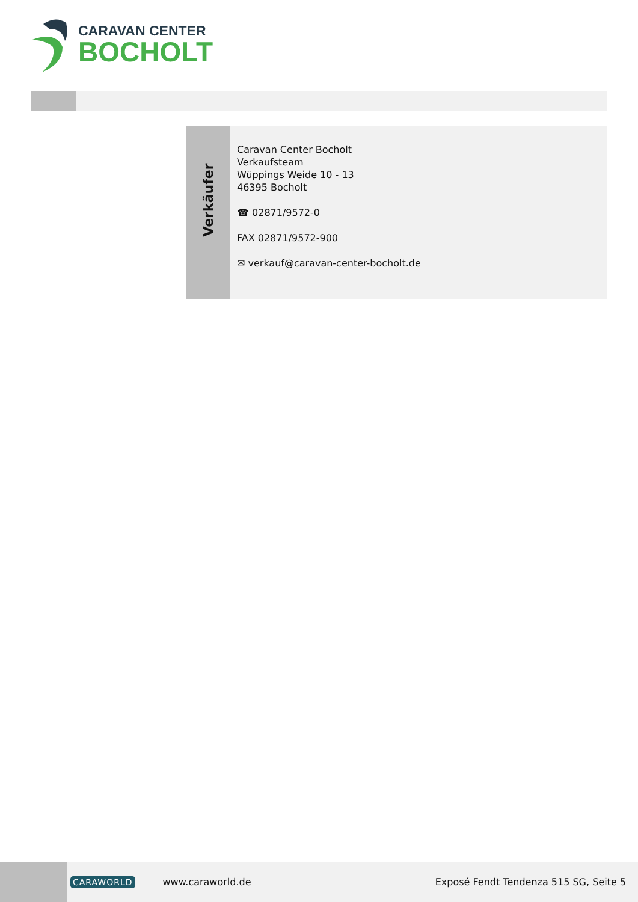CARAVAN CENTER
BOCHOLT
Verkäufer
Caravan Center Bocholt
Verkaufsteam
Wüppings Weide 10 - 13
46395 Bocholt
☎ 02871/9572-0
FAX 02871/9572-900
✉ verkauf@caravan-center-bocholt.de
CARAWORLD www.caraworld.de Exposé Fendt Tendenza 515 SG, Seite 5